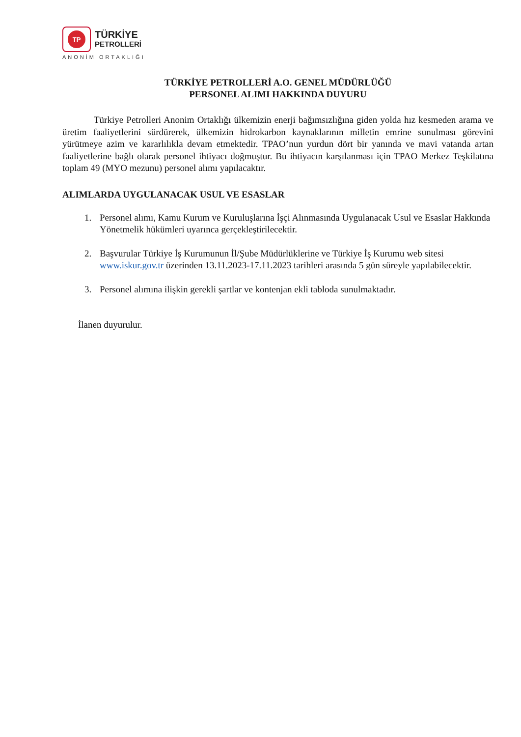TP
TÜRKİYE
PETROLLERİ
ANONİM ORTAKLIĞI
TÜRKİYE PETROLLERİ A.O. GENEL MÜDÜRLÜĞÜ
PERSONEL ALIMI HAKKINDA DUYURU
Türkiye Petrolleri Anonim Ortaklığı ülkemizin enerji bağımsızlığına giden yolda hız kesmeden arama ve üretim faaliyetlerini sürdürerek, ülkemizin hidrokarbon kaynaklarının milletin emrine sunulması görevini yürütmeye azim ve kararlılıkla devam etmektedir. TPAO’nun yurdun dört bir yanında ve mavi vatanda artan faaliyetlerine bağlı olarak personel ihtiyacı doğmuştur. Bu ihtiyacın karşılanması için TPAO Merkez Teşkilatına toplam 49 (MYO mezunu) personel alımı yapılacaktır.
ALIMLARDA UYGULANACAK USUL VE ESASLAR
1. Personel alımı, Kamu Kurum ve Kuruluşlarına İşçi Alınmasında Uygulanacak Usul ve Esaslar Hakkında Yönetmelik hükümleri uyarınca gerçekleştirilecektir.
2. Başvurular Türkiye İş Kurumunun İl/Şube Müdürlüklerine ve Türkiye İş Kurumu web sitesi www.iskur.gov.tr üzerinden 13.11.2023-17.11.2023 tarihleri arasında 5 gün süreyle yapılabilecektir.
3. Personel alımına ilişkin gerekli şartlar ve kontenjan ekli tabloda sunulmaktadır.
İlanen duyurulur.